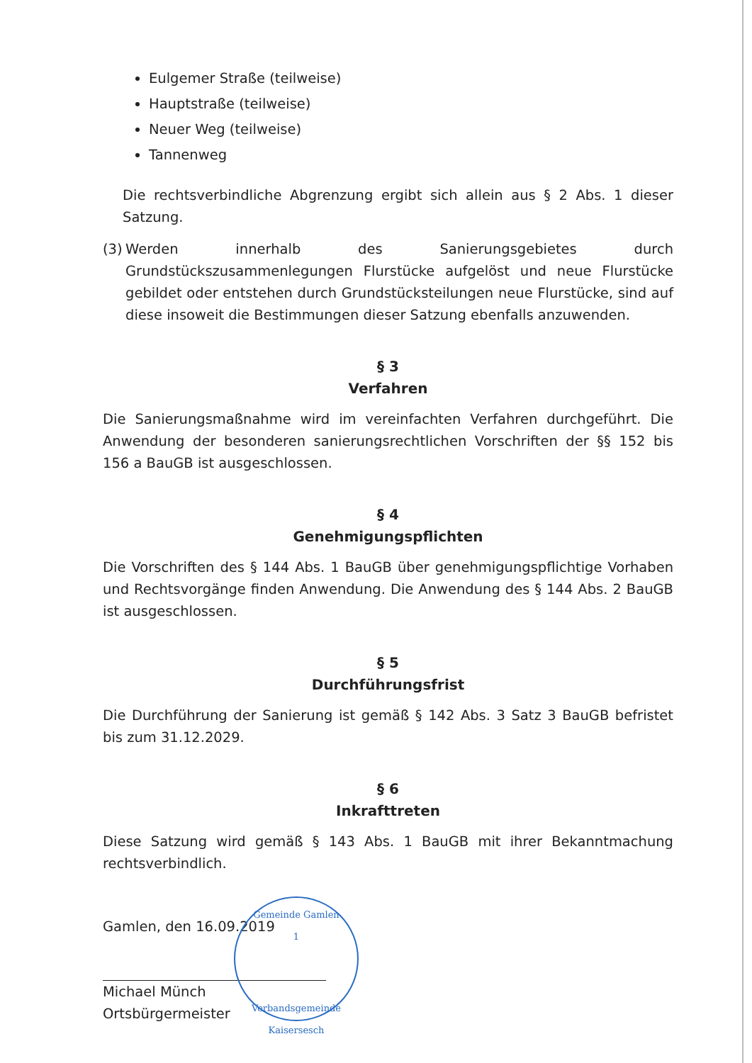Eulgemer Straße (teilweise)
Hauptstraße (teilweise)
Neuer Weg (teilweise)
Tannenweg
Die rechtsverbindliche Abgrenzung ergibt sich allein aus § 2 Abs. 1 dieser Satzung.
(3)
Werden innerhalb des Sanierungsgebietes durch Grundstückszusammenlegungen Flurstücke aufgelöst und neue Flurstücke gebildet oder entstehen durch Grundstücksteilungen neue Flurstücke, sind auf diese insoweit die Bestimmungen dieser Satzung ebenfalls anzuwenden.
§ 3
Verfahren
Die Sanierungsmaßnahme wird im vereinfachten Verfahren durchgeführt. Die Anwendung der besonderen sanierungsrechtlichen Vorschriften der §§ 152 bis 156 a BauGB ist ausgeschlossen.
§ 4
Genehmigungspflichten
Die Vorschriften des § 144 Abs. 1 BauGB über genehmigungspflichtige Vorhaben und Rechtsvorgänge finden Anwendung. Die Anwendung des § 144 Abs. 2 BauGB ist ausgeschlossen.
§ 5
Durchführungsfrist
Die Durchführung der Sanierung ist gemäß § 142 Abs. 3 Satz 3 BauGB befristet bis zum 31.12.2029.
§ 6
Inkrafttreten
Diese Satzung wird gemäß § 143 Abs. 1 BauGB mit ihrer Bekanntmachung rechtsverbindlich.
Gamlen, den 16.09.2019
Michael Münch
Ortsbürgermeister
Gemeinde Gamlen
1
Verbandsgemeinde Kaisersesch